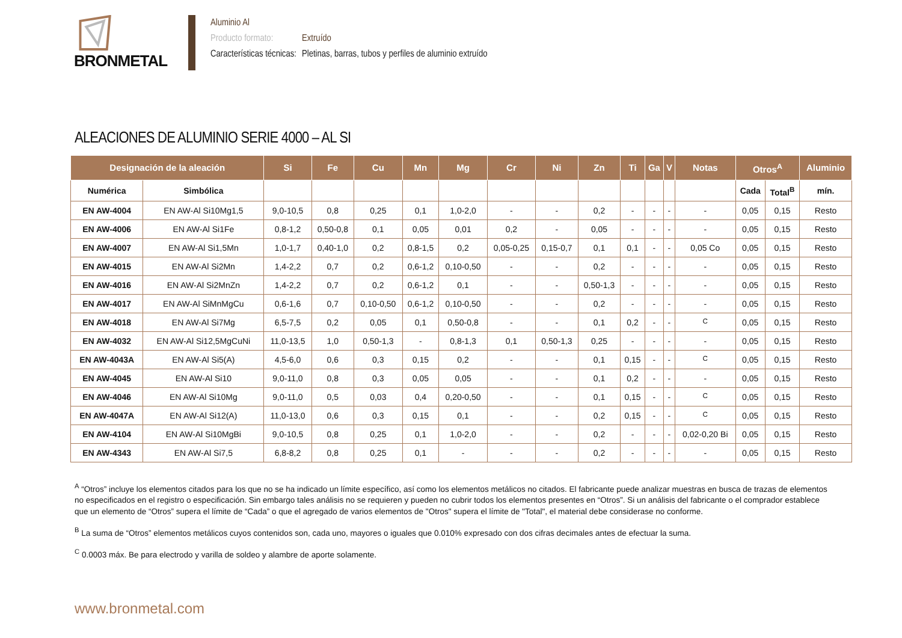BRONMETAL
Aluminio Al
Producto formato: Extruído
Características técnicas: Pletinas, barras, tubos y perfiles de aluminio extruído
ALEACIONES DE ALUMINIO SERIE 4000 – AL SI
| Designación de la aleación | | Si | Fe | Cu | Mn | Mg | Cr | Ni | Zn | Ti | Ga | V | Notas | Otros<sup>A</sup> | | Aluminio |
| --- | --- | --- | --- | --- | --- | --- | --- | --- | --- | --- | --- | --- | --- | --- | --- | --- |
| Numérica | Simbólica | | | | | | | | | | | | | Cada | Total<sup>B</sup> | mín. |
| EN AW-4004 | EN AW-Al Si10Mg1,5 | 9,0-10,5 | 0,8 | 0,25 | 0,1 | 1,0-2,0 | - | - | 0,2 | - | - | - | - | 0,05 | 0,15 | Resto |
| EN AW-4006 | EN AW-Al Si1Fe | 0,8-1,2 | 0,50-0,8 | 0,1 | 0,05 | 0,01 | 0,2 | - | 0,05 | - | - | - | - | 0,05 | 0,15 | Resto |
| EN AW-4007 | EN AW-Al Si1,5Mn | 1,0-1,7 | 0,40-1,0 | 0,2 | 0,8-1,5 | 0,2 | 0,05-0,25 | 0,15-0,7 | 0,1 | 0,1 | - | - | 0,05 Co | 0,05 | 0,15 | Resto |
| EN AW-4015 | EN AW-Al Si2Mn | 1,4-2,2 | 0,7 | 0,2 | 0,6-1,2 | 0,10-0,50 | - | - | 0,2 | - | - | - | - | 0,05 | 0,15 | Resto |
| EN AW-4016 | EN AW-Al Si2MnZn | 1,4-2,2 | 0,7 | 0,2 | 0,6-1,2 | 0,1 | - | - | 0,50-1,3 | - | - | - | - | 0,05 | 0,15 | Resto |
| EN AW-4017 | EN AW-Al SiMnMgCu | 0,6-1,6 | 0,7 | 0,10-0,50 | 0,6-1,2 | 0,10-0,50 | - | - | 0,2 | - | - | - | - | 0,05 | 0,15 | Resto |
| EN AW-4018 | EN AW-Al Si7Mg | 6,5-7,5 | 0,2 | 0,05 | 0,1 | 0,50-0,8 | - | - | 0,1 | 0,2 | - | - | <sup>C</sup> | 0,05 | 0,15 | Resto |
| EN AW-4032 | EN AW-Al Si12,5MgCuNi | 11,0-13,5 | 1,0 | 0,50-1,3 | - | 0,8-1,3 | 0,1 | 0,50-1,3 | 0,25 | - | - | - | - | 0,05 | 0,15 | Resto |
| EN AW-4043A | EN AW-Al Si5(A) | 4,5-6,0 | 0,6 | 0,3 | 0,15 | 0,2 | - | - | 0,1 | 0,15 | - | - | <sup>C</sup> | 0,05 | 0,15 | Resto |
| EN AW-4045 | EN AW-Al Si10 | 9,0-11,0 | 0,8 | 0,3 | 0,05 | 0,05 | - | - | 0,1 | 0,2 | - | - | - | 0,05 | 0,15 | Resto |
| EN AW-4046 | EN AW-Al Si10Mg | 9,0-11,0 | 0,5 | 0,03 | 0,4 | 0,20-0,50 | - | - | 0,1 | 0,15 | - | - | <sup>C</sup> | 0,05 | 0,15 | Resto |
| EN AW-4047A | EN AW-Al Si12(A) | 11,0-13,0 | 0,6 | 0,3 | 0,15 | 0,1 | - | - | 0,2 | 0,15 | - | - | <sup>C</sup> | 0,05 | 0,15 | Resto |
| EN AW-4104 | EN AW-Al Si10MgBi | 9,0-10,5 | 0,8 | 0,25 | 0,1 | 1,0-2,0 | - | - | 0,2 | - | - | - | 0,02-0,20 Bi | 0,05 | 0,15 | Resto |
| EN AW-4343 | EN AW-Al Si7,5 | 6,8-8,2 | 0,8 | 0,25 | 0,1 | - | - | - | 0,2 | - | - | - | - | 0,05 | 0,15 | Resto |
<sup>A</sup> “Otros” incluye los elementos citados para los que no se ha indicado un límite específico, así como los elementos metálicos no citados. El fabricante puede analizar muestras en busca de trazas de elementos no especificados en el registro o especificación. Sin embargo tales análisis no se requieren y pueden no cubrir todos los elementos presentes en “Otros”. Si un análisis del fabricante o el comprador establece que un elemento de “Otros” supera el límite de “Cada” o que el agregado de varios elementos de "Otros" supera el límite de "Total", el material debe considerase no conforme.
<sup>B</sup> La suma de “Otros” elementos metálicos cuyos contenidos son, cada uno, mayores o iguales que 0.010% expresado con dos cifras decimales antes de efectuar la suma.
<sup>C</sup> 0.0003 máx. Be para electrodo y varilla de soldeo y alambre de aporte solamente.
www.bronmetal.com